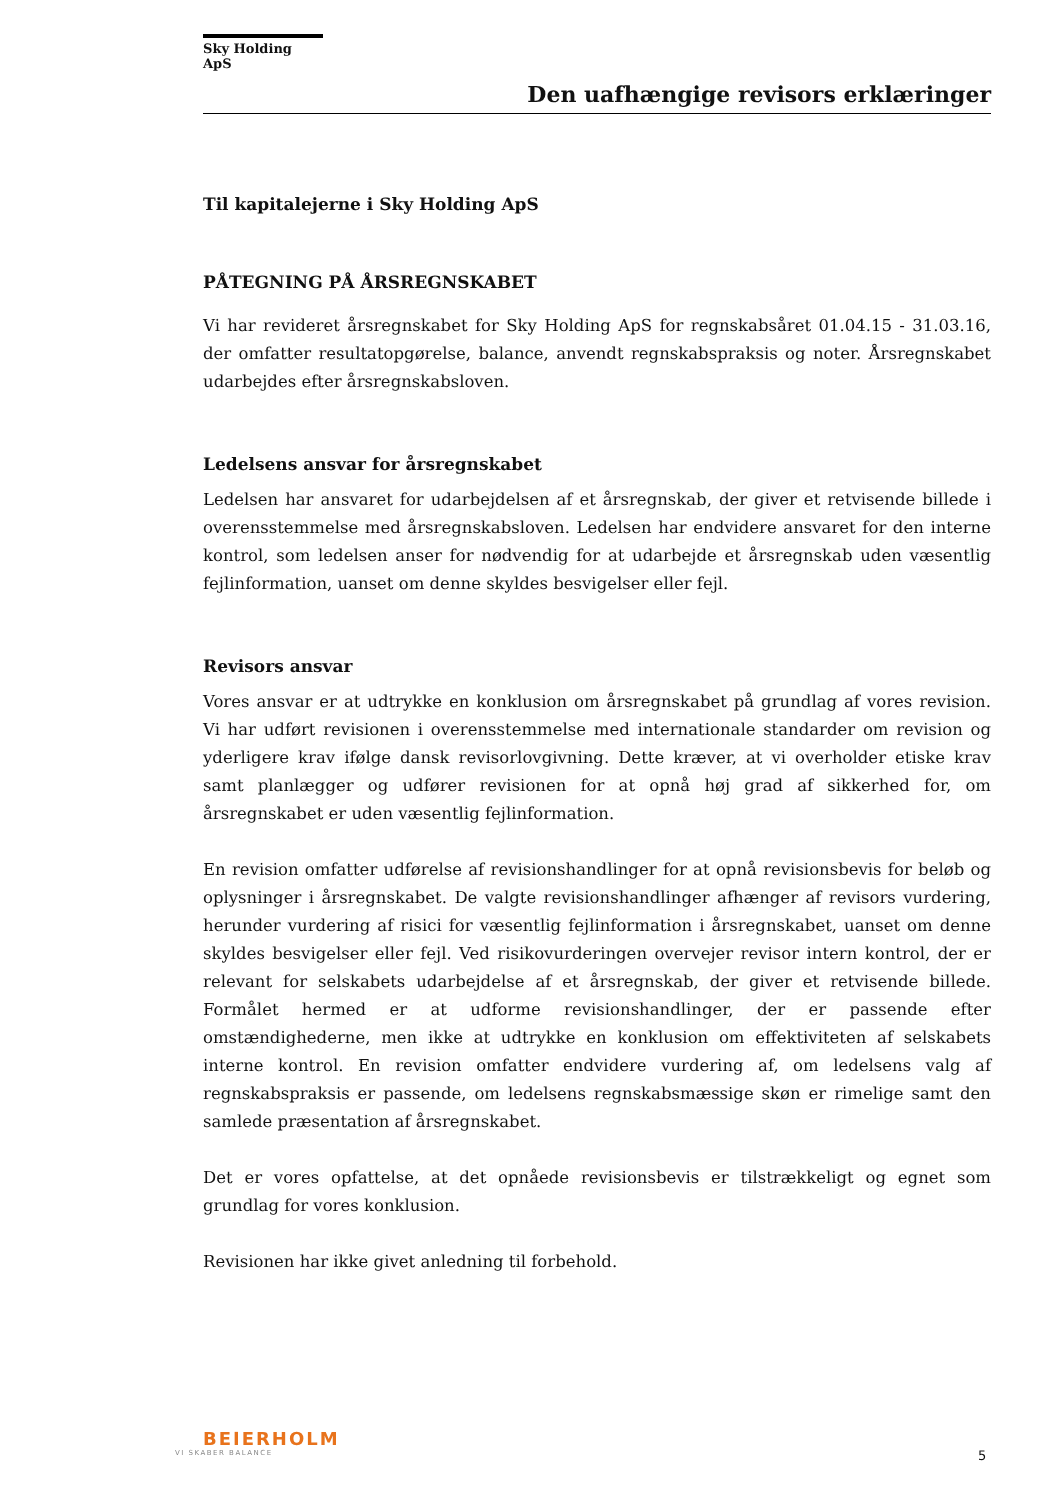Sky Holding ApS
Den uafhængige revisors erklæringer
Til kapitalejerne i Sky Holding ApS
PÅTEGNING PÅ ÅRSREGNSKABET
Vi har revideret årsregnskabet for Sky Holding ApS for regnskabsåret 01.04.15 - 31.03.16, der omfatter resultatopgørelse, balance, anvendt regnskabspraksis og noter. Årsregnskabet udarbejdes efter årsregnskabsloven.
Ledelsens ansvar for årsregnskabet
Ledelsen har ansvaret for udarbejdelsen af et årsregnskab, der giver et retvisende billede i overensstemmelse med årsregnskabsloven. Ledelsen har endvidere ansvaret for den interne kontrol, som ledelsen anser for nødvendig for at udarbejde et årsregnskab uden væsentlig fejlinformation, uanset om denne skyldes besvigelser eller fejl.
Revisors ansvar
Vores ansvar er at udtrykke en konklusion om årsregnskabet på grundlag af vores revision. Vi har udført revisionen i overensstemmelse med internationale standarder om revision og yderligere krav ifølge dansk revisorlovgivning. Dette kræver, at vi overholder etiske krav samt planlægger og udfører revisionen for at opnå høj grad af sikkerhed for, om årsregnskabet er uden væsentlig fejlinformation.
En revision omfatter udførelse af revisionshandlinger for at opnå revisionsbevis for beløb og oplysninger i årsregnskabet. De valgte revisionshandlinger afhænger af revisors vurdering, herunder vurdering af risici for væsentlig fejlinformation i årsregnskabet, uanset om denne skyldes besvigelser eller fejl. Ved risikovurderingen overvejer revisor intern kontrol, der er relevant for selskabets udarbejdelse af et årsregnskab, der giver et retvisende billede. Formålet hermed er at udforme revisionshandlinger, der er passende efter omstændighederne, men ikke at udtrykke en konklusion om effektiviteten af selskabets interne kontrol. En revision omfatter endvidere vurdering af, om ledelsens valg af regnskabspraksis er passende, om ledelsens regnskabsmæssige skøn er rimelige samt den samlede præsentation af årsregnskabet.
Det er vores opfattelse, at det opnåede revisionsbevis er tilstrækkeligt og egnet som grundlag for vores konklusion.
Revisionen har ikke givet anledning til forbehold.
BEIERHOLM
VI SKABER BALANCE
5